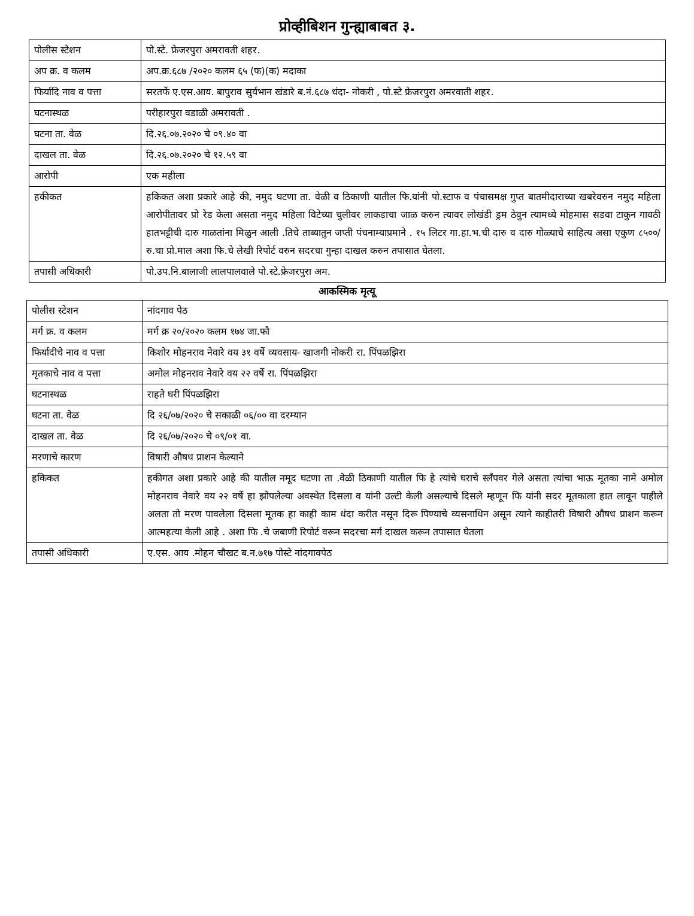प्रोव्हीबिशन गुन्ह्याबाबत ३.
| पोलीस स्टेशन | पो.स्टे. फ्रेजरपुरा अमरावती शहर. |
| अप क्र. व कलम | अप.क्र.६८७ /२०२० कलम ६५ (फ)(क) मदाका |
| फिर्यादि नाव व पत्ता | सरतर्फे ए.एस.आय. बापुराव सुर्यभान खंडारे ब.नं.६८७ धंदा- नोकरी , पो.स्टे फ्रेजरपुरा अमरवाती शहर. |
| घटनास्थळ | परीहारपुरा वडाळी अमरावती . |
| घटना ता. वेळ | दि.२६.०७.२०२० चे ०९.४० वा |
| दाखल ता. वेळ | दि.२६.०७.२०२० चे १२.५९ वा |
| आरोपी | एक महीला |
| हकीकत | हकिकत अशा प्रकारे आहे की, नमुद घटणा ता. वेळी व ठिकाणी यातील फि.यांनी पो.स्टाफ व पंचासमक्ष गुप्त बातमीदाराच्या खबरेवरुन नमुद महिला आरोपीतावर प्रो रेड केला असता नमुद महिला विटेच्या चुलीवर लाकडाचा जाळ करुन त्यावर लोखंडी ड्रम ठेवुन त्यामध्ये मोहमास सडवा टाकुन गावठी हातभट्टीची दारु गाळतांना मिळुन आली .तिचे ताब्यातुन जप्ती पंचनाम्याप्रमाने . १५ लिटर गा.हा.भ.ची दारु व दारु गोळ्याचे साहित्य असा एकुण ८५००/रु.चा प्रो.माल अशा फि.चे लेखी रिपोर्ट वरुन सदरचा गुन्हा दाखल करुन तपासात घेतला. |
| तपासी अधिकारी | पो.उप.नि.बालाजी लालपालवाले पो.स्टे.फ्रेजरपुरा अम. |
आकस्मिक मृत्यू
| पोलीस स्टेशन | नांदगाव पेठ |
| मर्ग क्र. व कलम | मर्ग क्र २०/२०२० कलम १७४ जा.फौ |
| फिर्यादीचे नाव व पत्ता | किशोर मोहनराव नेवारे वय ३१ वर्षे व्यवसाय- खाजगी नोकरी रा. पिंपळझिरा |
| मृतकाचे नाव व पत्ता | अमोल मोहनराव नेवारे वय २२ वर्षे रा. पिंपळझिरा |
| घटनास्थळ | राहते घरी पिंपळझिरा |
| घटना ता. वेळ | दि २६/०७/२०२० चे सकाळी ०६/०० वा दरम्यान |
| दाखल ता. वेळ | दि २६/०७/२०२० चे ०९/०१ वा. |
| मरणाचे कारण | विषारी औषध प्राशन केल्याने |
| हकिकत | हकीगत अशा प्रकारे आहे की यातील नमूद घटणा ता .वेळी ठिकाणी यातील फि हे त्यांचे घराचे स्लँपवर गेले असता त्यांचा भाऊ मूतका नामे अमोल मोहनराव नेवारे वय २२ वर्षे हा झोपलेल्या अवस्थेत दिसला व यांनी उल्टी केली असल्याचे दिसले म्हणून फि यांनी सदर मूतकाला हात लावून पाहीले अलता तो मरण पावलेला दिसला मूतक हा काही काम धंदा करीत नसून दिरू पिण्याचे व्यसनाधिन असून त्याने काहीतरी विषारी औषध प्राशन करून आत्महत्या केली आहे . अशा फि .चे जबाणी रिपोर्ट वरून सदरचा मर्ग दाखल करून तपासात घेतला |
| तपासी अधिकारी | ए.एस. आय .मोहन चौखट ब.न.७१७ पोस्टे नांदगावपेठ |